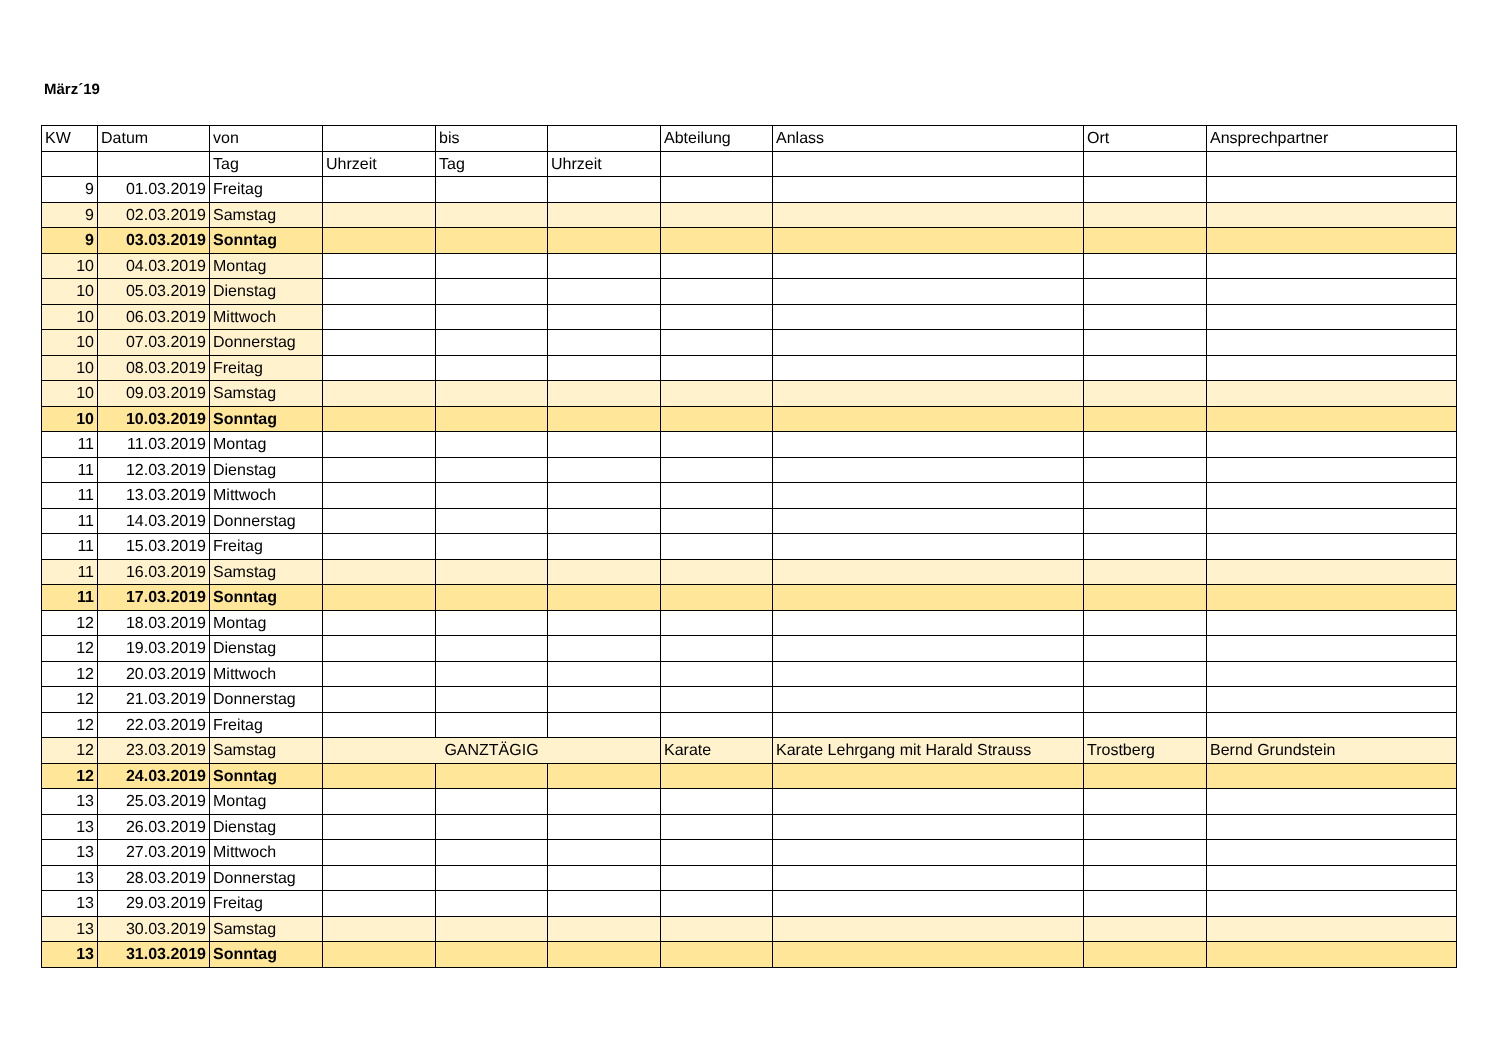März´19
| KW | Datum | von | | bis | | Abteilung | Anlass | Ort | Ansprechpartner |
| --- | --- | --- | --- | --- | --- | --- | --- | --- | --- |
| | | Tag | Uhrzeit | Tag | Uhrzeit | | | | |
| 9 | 01.03.2019 | Freitag | | | | | | | |
| 9 | 02.03.2019 | Samstag | | | | | | | |
| 9 | 03.03.2019 | Sonntag | | | | | | | |
| 10 | 04.03.2019 | Montag | | | | | | | |
| 10 | 05.03.2019 | Dienstag | | | | | | | |
| 10 | 06.03.2019 | Mittwoch | | | | | | | |
| 10 | 07.03.2019 | Donnerstag | | | | | | | |
| 10 | 08.03.2019 | Freitag | | | | | | | |
| 10 | 09.03.2019 | Samstag | | | | | | | |
| 10 | 10.03.2019 | Sonntag | | | | | | | |
| 11 | 11.03.2019 | Montag | | | | | | | |
| 11 | 12.03.2019 | Dienstag | | | | | | | |
| 11 | 13.03.2019 | Mittwoch | | | | | | | |
| 11 | 14.03.2019 | Donnerstag | | | | | | | |
| 11 | 15.03.2019 | Freitag | | | | | | | |
| 11 | 16.03.2019 | Samstag | | | | | | | |
| 11 | 17.03.2019 | Sonntag | | | | | | | |
| 12 | 18.03.2019 | Montag | | | | | | | |
| 12 | 19.03.2019 | Dienstag | | | | | | | |
| 12 | 20.03.2019 | Mittwoch | | | | | | | |
| 12 | 21.03.2019 | Donnerstag | | | | | | | |
| 12 | 22.03.2019 | Freitag | | | | | | | |
| 12 | 23.03.2019 | Samstag | GANZTÄGIG | | | Karate | Karate Lehrgang mit Harald Strauss | Trostberg | Bernd Grundstein |
| 12 | 24.03.2019 | Sonntag | | | | | | | |
| 13 | 25.03.2019 | Montag | | | | | | | |
| 13 | 26.03.2019 | Dienstag | | | | | | | |
| 13 | 27.03.2019 | Mittwoch | | | | | | | |
| 13 | 28.03.2019 | Donnerstag | | | | | | | |
| 13 | 29.03.2019 | Freitag | | | | | | | |
| 13 | 30.03.2019 | Samstag | | | | | | | |
| 13 | 31.03.2019 | Sonntag | | | | | | | |